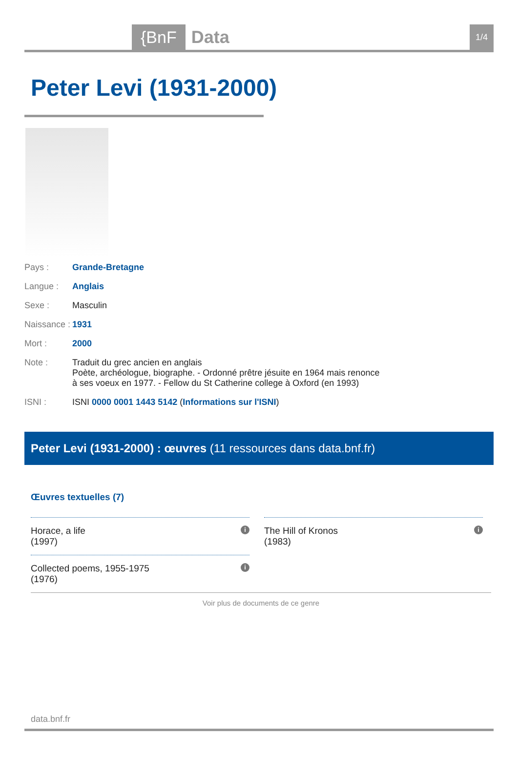{BnF Data 1/4
Peter Levi (1931-2000)
Pays : Grande-Bretagne
Langue : Anglais
Sexe : Masculin
Naissance :
1931
Mort : 2000
Note : Traduit du grec ancien en anglais
Poète, archéologue, biographe. - Ordonné prêtre jésuite en 1964 mais renonce à ses voeux en 1977. - Fellow du St Catherine college à Oxford (en 1993)
ISNI : ISNI 0000 0001 1443 5142 (Informations sur l'ISNI)
Peter Levi (1931-2000) : œuvres (11 ressources dans data.bnf.fr)
Œuvres textuelles (7)
Horace, a life
(1997)
i
Collected poems, 1955-1975
(1976)
i
The Hill of Kronos
(1983)
i
Voir plus de documents de ce genre
data.bnf.fr